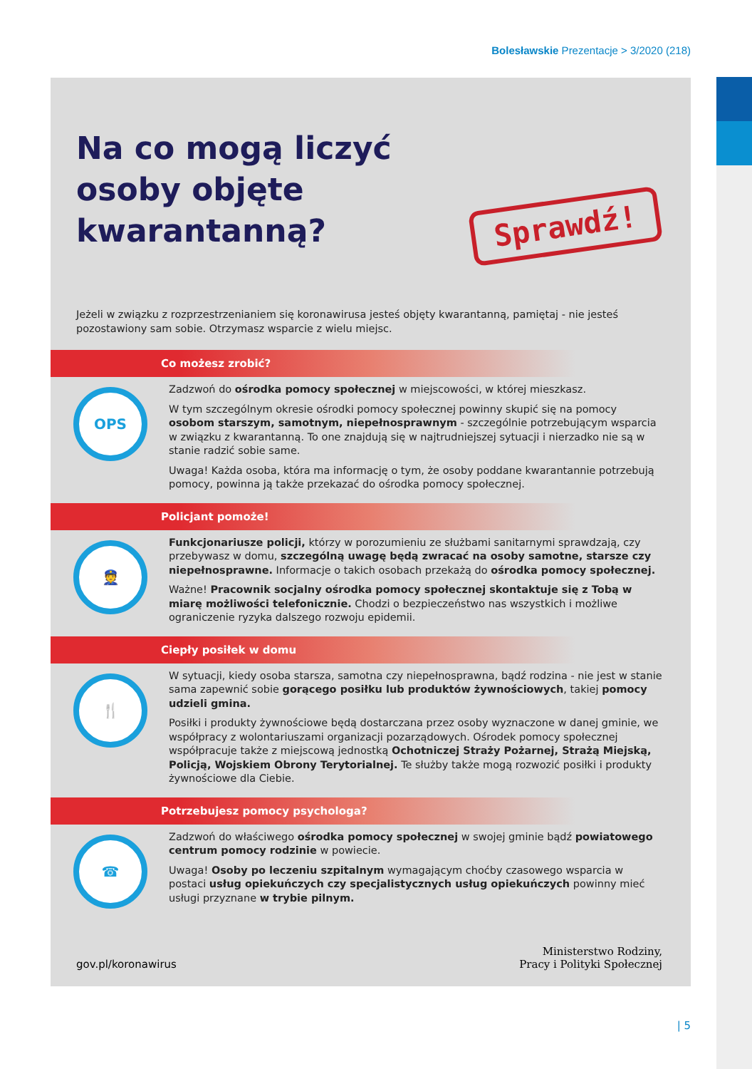Bolesławskie Prezentacje > 3/2020 (218)
Na co mogą liczyć osoby objęte kwarantanną?
Sprawdź!
Jeżeli w związku z rozprzestrzenianiem się koronawirusa jesteś objęty kwarantanną, pamiętaj - nie jesteś pozostawiony sam sobie. Otrzymasz wsparcie z wielu miejsc.
Co możesz zrobić?
OPS
Zadzwoń do ośrodka pomocy społecznej w miejscowości, w której mieszkasz.
W tym szczególnym okresie ośrodki pomocy społecznej powinny skupić się na pomocy osobom starszym, samotnym, niepełnosprawnym - szczególnie potrzebującym wsparcia w związku z kwarantanną. To one znajdują się w najtrudniejszej sytuacji i nierzadko nie są w stanie radzić sobie same.
Uwaga! Każda osoba, która ma informację o tym, że osoby poddane kwarantannie potrzebują pomocy, powinna ją także przekazać do ośrodka pomocy społecznej.
Policjant pomoże!
👮
Funkcjonariusze policji, którzy w porozumieniu ze służbami sanitarnymi sprawdzają, czy przebywasz w domu, szczególną uwagę będą zwracać na osoby samotne, starsze czy niepełnosprawne. Informacje o takich osobach przekażą do ośrodka pomocy społecznej.
Ważne! Pracownik socjalny ośrodka pomocy społecznej skontaktuje się z Tobą w miarę możliwości telefonicznie. Chodzi o bezpieczeństwo nas wszystkich i możliwe ograniczenie ryzyka dalszego rozwoju epidemii.
Ciepły posiłek w domu
🍴
W sytuacji, kiedy osoba starsza, samotna czy niepełnosprawna, bądź rodzina - nie jest w stanie sama zapewnić sobie gorącego posiłku lub produktów żywnościowych, takiej pomocy udzieli gmina.
Posiłki i produkty żywnościowe będą dostarczana przez osoby wyznaczone w danej gminie, we współpracy z wolontariuszami organizacji pozarządowych. Ośrodek pomocy społecznej współpracuje także z miejscową jednostką Ochotniczej Straży Pożarnej, Strażą Miejską, Policją, Wojskiem Obrony Terytorialnej. Te służby także mogą rozwozić posiłki i produkty żywnościowe dla Ciebie.
Potrzebujesz pomocy psychologa?
☎
Zadzwoń do właściwego ośrodka pomocy społecznej w swojej gminie bądź powiatowego centrum pomocy rodzinie w powiecie.
Uwaga! Osoby po leczeniu szpitalnym wymagającym choćby czasowego wsparcia w postaci usług opiekuńczych czy specjalistycznych usług opiekuńczych powinny mieć usługi przyznane w trybie pilnym.
gov.pl/koronawirus
Ministerstwo Rodziny,
Pracy i Polityki Społecznej
| 5